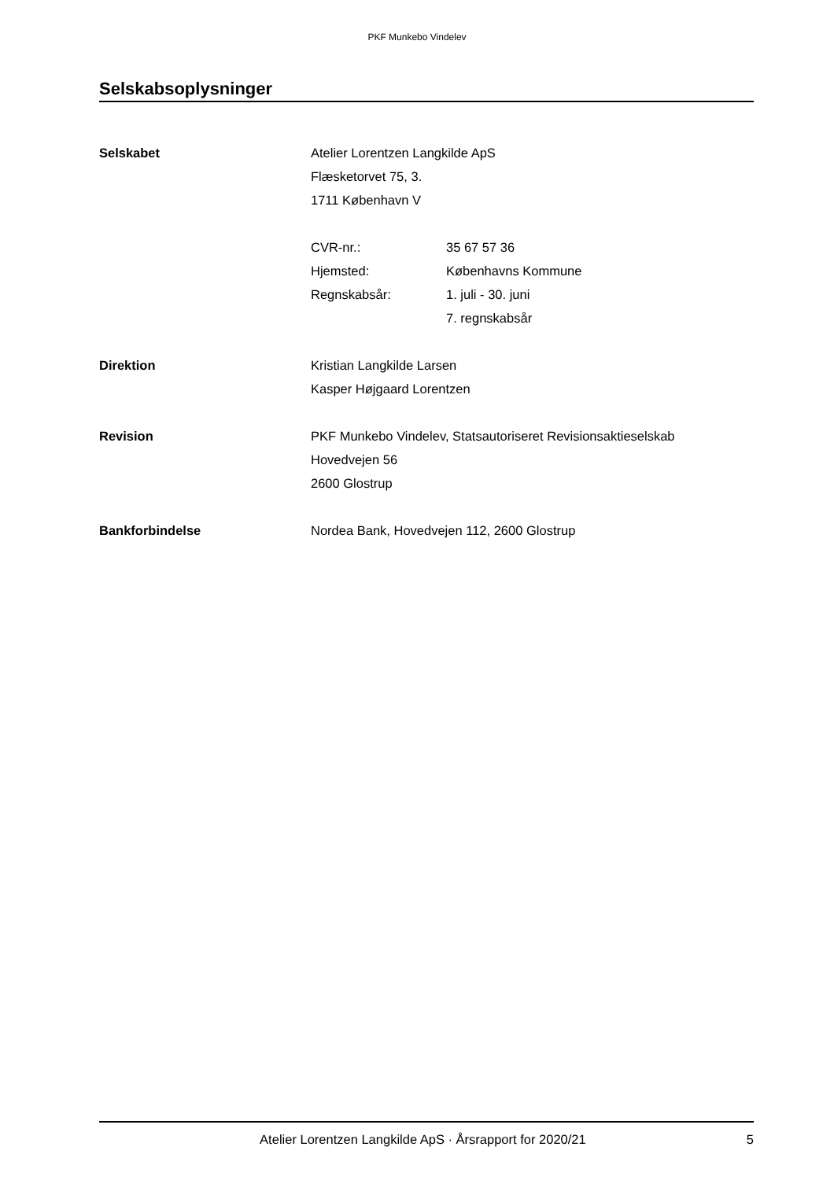PKF Munkebo Vindelev
Selskabsoplysninger
Selskabet
Atelier Lorentzen Langkilde ApS
Flæsketorvet 75, 3.
1711 København V
CVR-nr.: 35 67 57 36
Hjemsted: Københavns Kommune
Regnskabsår: 1. juli - 30. juni
7. regnskabsår
Direktion
Kristian Langkilde Larsen
Kasper Højgaard Lorentzen
Revision
PKF Munkebo Vindelev, Statsautoriseret Revisionsaktieselskab
Hovedvejen 56
2600 Glostrup
Bankforbindelse
Nordea Bank, Hovedvejen 112, 2600 Glostrup
Atelier Lorentzen Langkilde ApS · Årsrapport for 2020/21 5